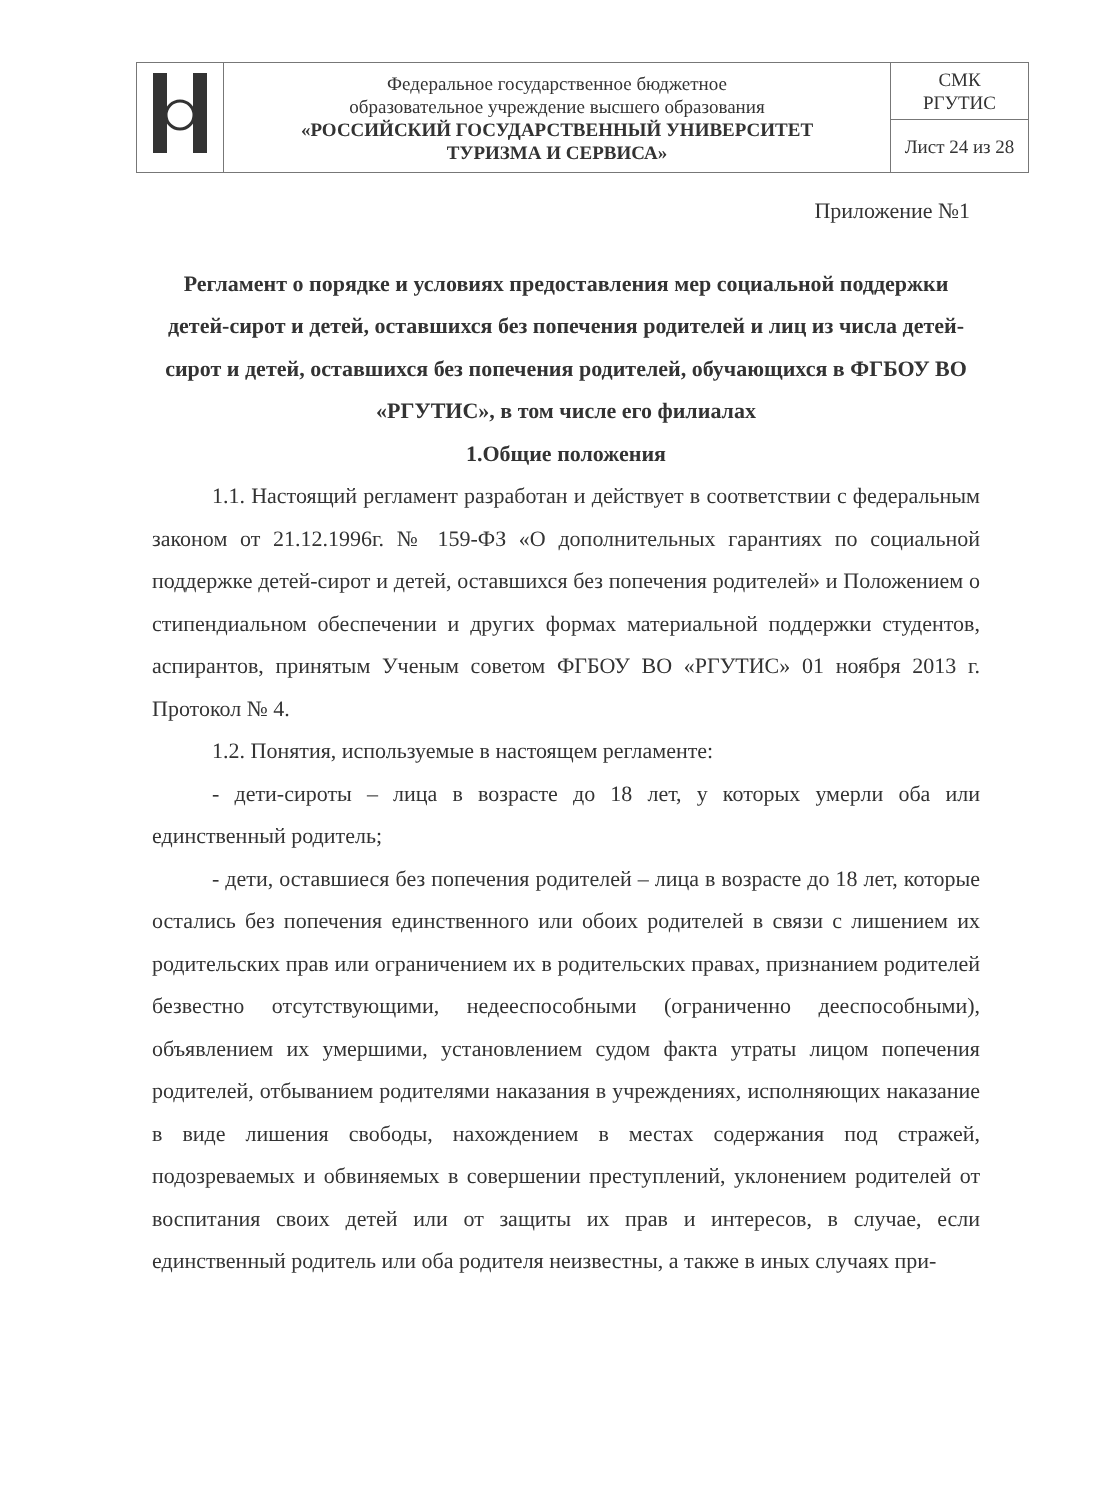| | Федеральное государственное бюджетное образовательное учреждение высшего образования «РОССИЙСКИЙ ГОСУДАРСТВЕННЫЙ УНИВЕРСИТЕТ ТУРИЗМА И СЕРВИСА» | СМК РГУТИС |
| | | Лист 24 из 28 |
Приложение №1
Регламент о порядке и условиях предоставления мер социальной поддержки детей-сирот и детей, оставшихся без попечения родителей и лиц из числа детей-сирот и детей, оставшихся без попечения родителей, обучающихся в ФГБОУ ВО «РГУТИС», в том числе его филиалах
1.Общие положения
1.1. Настоящий регламент разработан и действует в соответствии с федеральным законом от 21.12.1996г. № 159-ФЗ «О дополнительных гарантиях по социальной поддержке детей-сирот и детей, оставшихся без попечения родителей» и Положением о стипендиальном обеспечении и других формах материальной поддержки студентов, аспирантов, принятым Ученым советом ФГБОУ ВО «РГУТИС» 01 ноября 2013 г. Протокол № 4.
1.2. Понятия, используемые в настоящем регламенте:
- дети-сироты – лица в возрасте до 18 лет, у которых умерли оба или единственный родитель;
- дети, оставшиеся без попечения родителей – лица в возрасте до 18 лет, которые остались без попечения единственного или обоих родителей в связи с лишением их родительских прав или ограничением их в родительских правах, признанием родителей безвестно отсутствующими, недееспособными (ограниченно дееспособными), объявлением их умершими, установлением судом факта утраты лицом попечения родителей, отбыванием родителями наказания в учреждениях, исполняющих наказание в виде лишения свободы, нахождением в местах содержания под стражей, подозреваемых и обвиняемых в совершении преступлений, уклонением родителей от воспитания своих детей или от защиты их прав и интересов, в случае, если единственный родитель или оба родителя неизвестны, а также в иных случаях при-